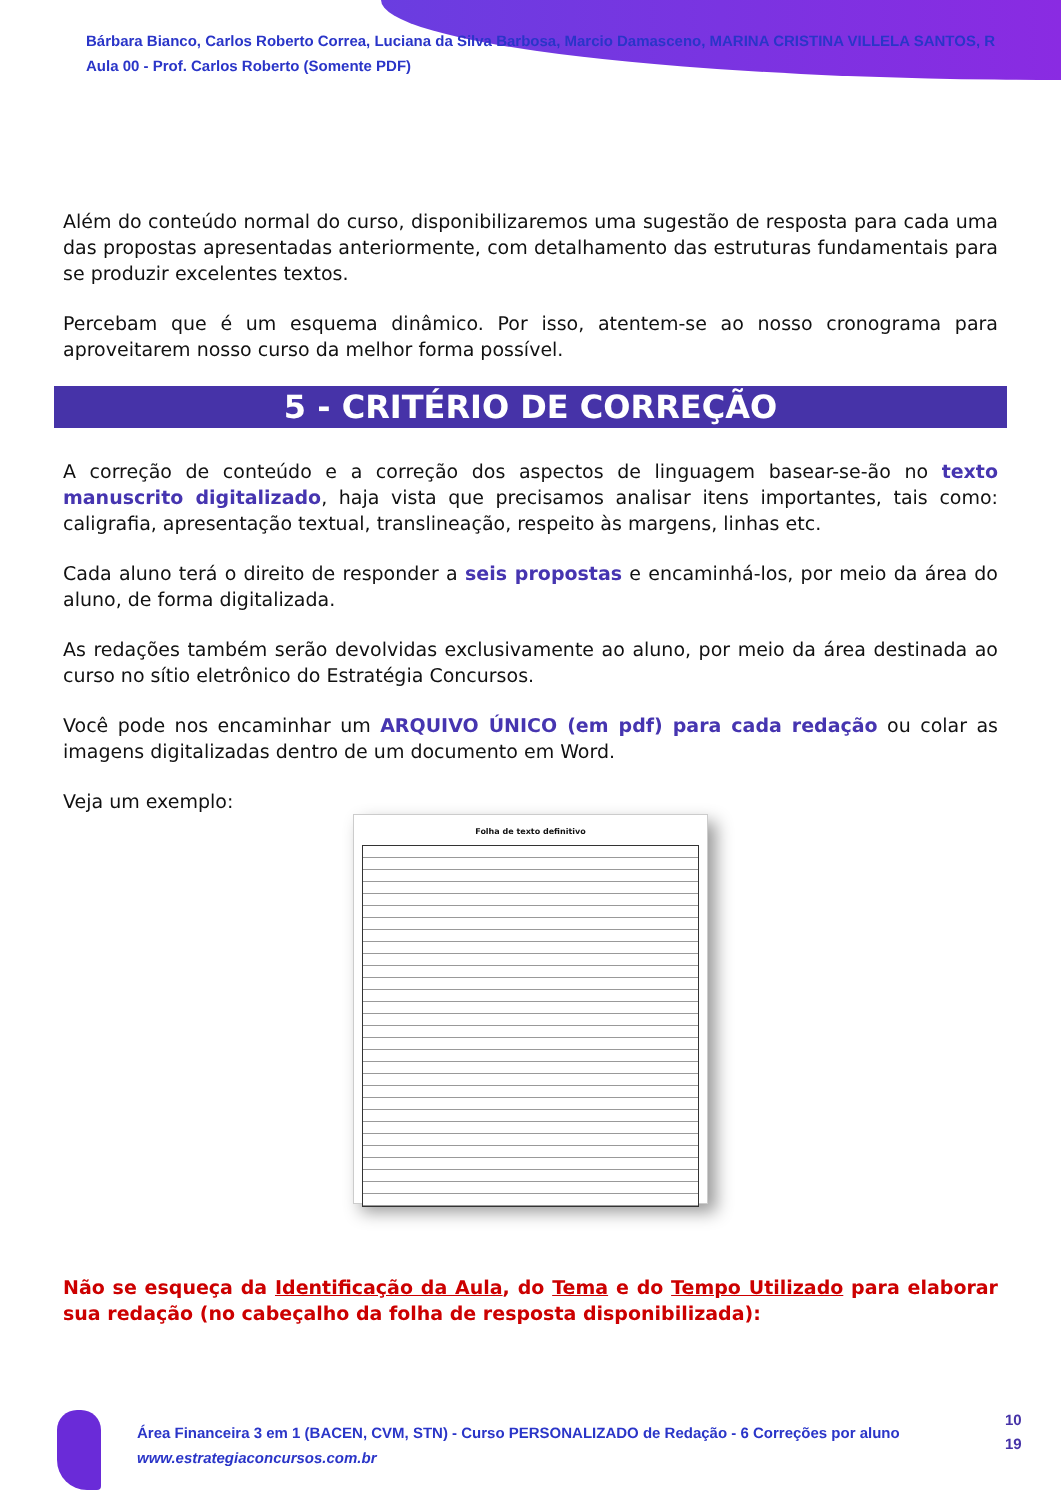Bárbara Bianco, Carlos Roberto Correa, Luciana da Silva Barbosa, Marcio Damasceno, MARINA CRISTINA VILLELA SANTOS, R
Aula 00 - Prof. Carlos Roberto (Somente PDF)
Além do conteúdo normal do curso, disponibilizaremos uma sugestão de resposta para cada uma das propostas apresentadas anteriormente, com detalhamento das estruturas fundamentais para se produzir excelentes textos.
Percebam que é um esquema dinâmico. Por isso, atentem-se ao nosso cronograma para aproveitarem nosso curso da melhor forma possível.
5 - CRITÉRIO DE CORREÇÃO
A correção de conteúdo e a correção dos aspectos de linguagem basear-se-ão no texto manuscrito digitalizado, haja vista que precisamos analisar itens importantes, tais como: caligrafia, apresentação textual, translineação, respeito às margens, linhas etc.
Cada aluno terá o direito de responder a seis propostas e encaminhá-los, por meio da área do aluno, de forma digitalizada.
As redações também serão devolvidas exclusivamente ao aluno, por meio da área destinada ao curso no sítio eletrônico do Estratégia Concursos.
Você pode nos encaminhar um ARQUIVO ÚNICO (em pdf) para cada redação ou colar as imagens digitalizadas dentro de um documento em Word.
Veja um exemplo:
Folha de texto definitivo
Não se esqueça da Identificação da Aula, do Tema e do Tempo Utilizado para elaborar sua redação (no cabeçalho da folha de resposta disponibilizada):
Área Financeira 3 em 1 (BACEN, CVM, STN) - Curso PERSONALIZADO de Redação - 6 Correções por aluno
www.estrategiaconcursos.com.br
10
19